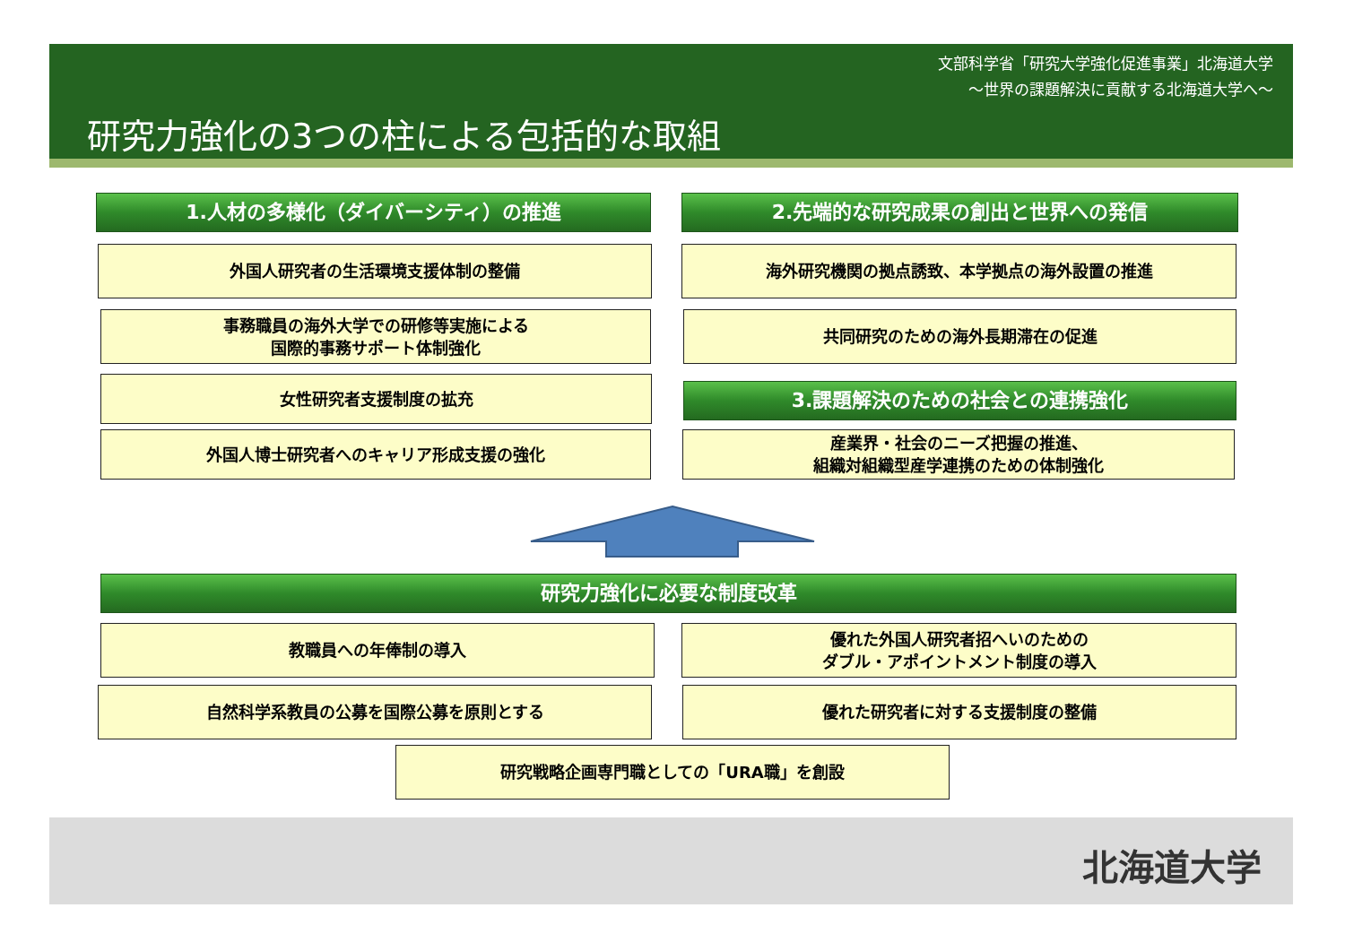文部科学省「研究大学強化促進事業」北海道大学
～世界の課題解決に貢献する北海道大学へ～
研究力強化の3つの柱による包括的な取組
1.人材の多様化（ダイバーシティ）の推進
外国人研究者の生活環境支援体制の整備
事務職員の海外大学での研修等実施による
国際的事務サポート体制強化
女性研究者支援制度の拡充
外国人博士研究者へのキャリア形成支援の強化
2.先端的な研究成果の創出と世界への発信
海外研究機関の拠点誘致、本学拠点の海外設置の推進
共同研究のための海外長期滞在の促進
3.課題解決のための社会との連携強化
産業界・社会のニーズ把握の推進、
組織対組織型産学連携のための体制強化
研究力強化に必要な制度改革
教職員への年俸制の導入
優れた外国人研究者招へいのための
ダブル・アポイントメント制度の導入
自然科学系教員の公募を国際公募を原則とする 優れた研究者に対する支援制度の整備
研究戦略企画専門職としての「URA職」を創設
北海道大学